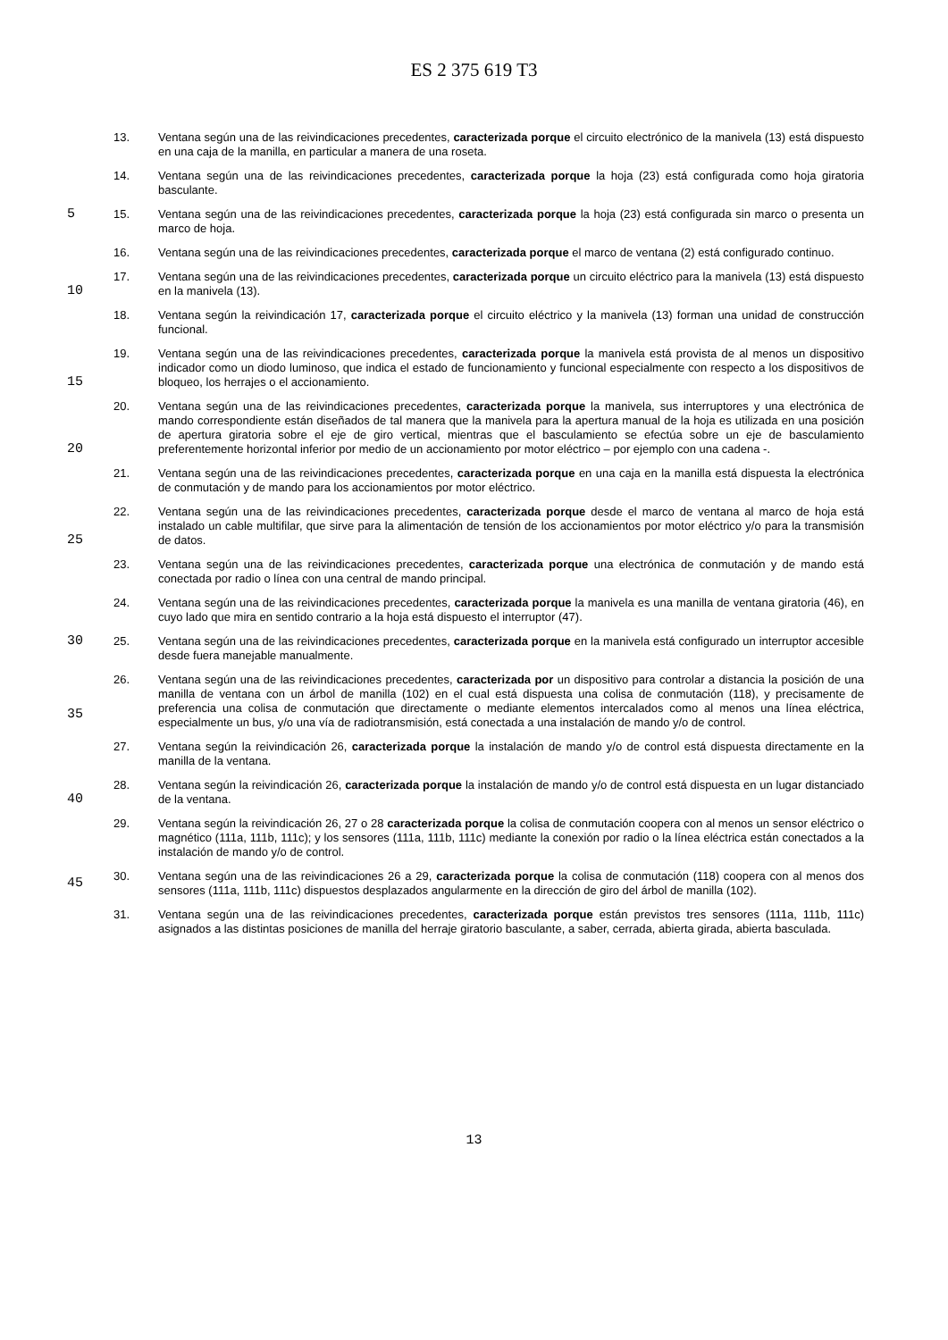ES 2 375 619 T3
13. Ventana según una de las reivindicaciones precedentes, caracterizada porque el circuito electrónico de la manivela (13) está dispuesto en una caja de la manilla, en particular a manera de una roseta.
14. Ventana según una de las reivindicaciones precedentes, caracterizada porque la hoja (23) está configurada como hoja giratoria basculante.
5
15. Ventana según una de las reivindicaciones precedentes, caracterizada porque la hoja (23) está configurada sin marco o presenta un marco de hoja.
16. Ventana según una de las reivindicaciones precedentes, caracterizada porque el marco de ventana (2) está configurado continuo.
10
17. Ventana según una de las reivindicaciones precedentes, caracterizada porque un circuito eléctrico para la manivela (13) está dispuesto en la manivela (13).
18. Ventana según la reivindicación 17, caracterizada porque el circuito eléctrico y la manivela (13) forman una unidad de construcción funcional.
15
19. Ventana según una de las reivindicaciones precedentes, caracterizada porque la manivela está provista de al menos un dispositivo indicador como un diodo luminoso, que indica el estado de funcionamiento y funcional especialmente con respecto a los dispositivos de bloqueo, los herrajes o el accionamiento.
20
20. Ventana según una de las reivindicaciones precedentes, caracterizada porque la manivela, sus interruptores y una electrónica de mando correspondiente están diseñados de tal manera que la manivela para la apertura manual de la hoja es utilizada en una posición de apertura giratoria sobre el eje de giro vertical, mientras que el basculamiento se efectúa sobre un eje de basculamiento preferentemente horizontal inferior por medio de un accionamiento por motor eléctrico – por ejemplo con una cadena -.
21. Ventana según una de las reivindicaciones precedentes, caracterizada porque en una caja en la manilla está dispuesta la electrónica de conmutación y de mando para los accionamientos por motor eléctrico.
25
22. Ventana según una de las reivindicaciones precedentes, caracterizada porque desde el marco de ventana al marco de hoja está instalado un cable multifilar, que sirve para la alimentación de tensión de los accionamientos por motor eléctrico y/o para la transmisión de datos.
23. Ventana según una de las reivindicaciones precedentes, caracterizada porque una electrónica de conmutación y de mando está conectada por radio o línea con una central de mando principal.
24. Ventana según una de las reivindicaciones precedentes, caracterizada porque la manivela es una manilla de ventana giratoria (46), en cuyo lado que mira en sentido contrario a la hoja está dispuesto el interruptor (47).
30
25. Ventana según una de las reivindicaciones precedentes, caracterizada porque en la manivela está configurado un interruptor accesible desde fuera manejable manualmente.
35
26. Ventana según una de las reivindicaciones precedentes, caracterizada por un dispositivo para controlar a distancia la posición de una manilla de ventana con un árbol de manilla (102) en el cual está dispuesta una colisa de conmutación (118), y precisamente de preferencia una colisa de conmutación que directamente o mediante elementos intercalados como al menos una línea eléctrica, especialmente un bus, y/o una vía de radiotransmisión, está conectada a una instalación de mando y/o de control.
27. Ventana según la reivindicación 26, caracterizada porque la instalación de mando y/o de control está dispuesta directamente en la manilla de la ventana.
40
28. Ventana según la reivindicación 26, caracterizada porque la instalación de mando y/o de control está dispuesta en un lugar distanciado de la ventana.
29. Ventana según la reivindicación 26, 27 o 28 caracterizada porque la colisa de conmutación coopera con al menos un sensor eléctrico o magnético (111a, 111b, 111c); y los sensores (111a, 111b, 111c) mediante la conexión por radio o la línea eléctrica están conectados a la instalación de mando y/o de control.
45
30. Ventana según una de las reivindicaciones 26 a 29, caracterizada porque la colisa de conmutación (118) coopera con al menos dos sensores (111a, 111b, 111c) dispuestos desplazados angularmente en la dirección de giro del árbol de manilla (102).
31. Ventana según una de las reivindicaciones precedentes, caracterizada porque están previstos tres sensores (111a, 111b, 111c) asignados a las distintas posiciones de manilla del herraje giratorio basculante, a saber, cerrada, abierta girada, abierta basculada.
13